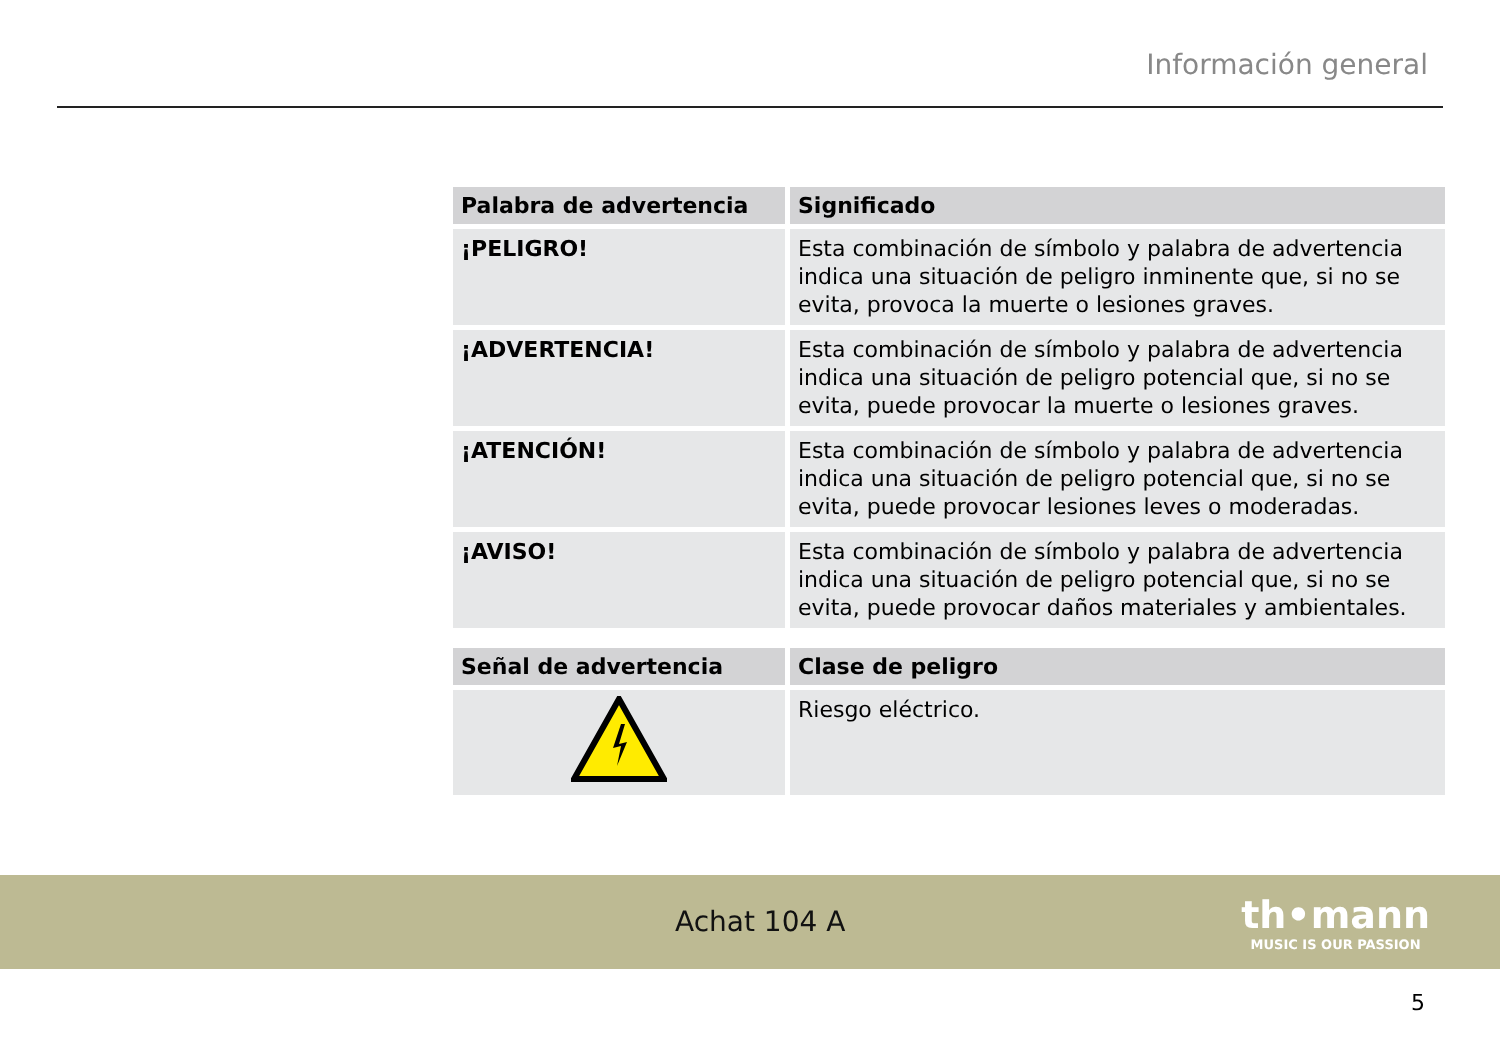Información general
| Palabra de advertencia | Significado |
| --- | --- |
| ¡PELIGRO! | Esta combinación de símbolo y palabra de advertencia indica una situación de peligro inminente que, si no se evita, provoca la muerte o lesiones graves. |
| ¡ADVERTENCIA! | Esta combinación de símbolo y palabra de advertencia indica una situación de peligro potencial que, si no se evita, puede provocar la muerte o lesiones graves. |
| ¡ATENCIÓN! | Esta combinación de símbolo y palabra de advertencia indica una situación de peligro potencial que, si no se evita, puede provocar lesiones leves o moderadas. |
| ¡AVISO! | Esta combinación de símbolo y palabra de advertencia indica una situación de peligro potencial que, si no se evita, puede provocar daños materiales y ambientales. |
| Señal de advertencia | Clase de peligro |
| --- | --- |
| | Riesgo eléctrico. |
Achat 104 A
th•mann
MUSIC IS OUR PASSION
5